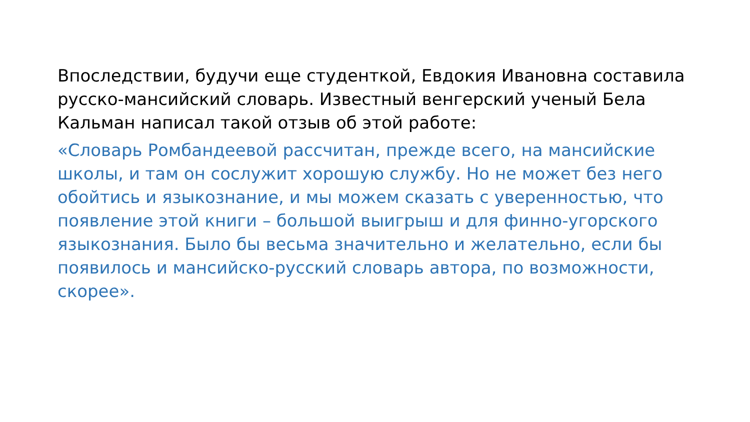Впоследствии, будучи еще студенткой, Евдокия Ивановна составила русско-мансийский словарь. Известный венгерский ученый Бела Кальман написал такой отзыв об этой работе:
«Словарь Ромбандеевой рассчитан, прежде всего, на мансийские школы, и там он сослужит хорошую службу. Но не может без него обойтись и языкознание, и мы можем сказать с уверенностью, что появление этой книги – большой выигрыш и для финно-угорского языкознания. Было бы весьма значительно и желательно, если бы появилось и мансийско-русский словарь автора, по возможности, скорее».